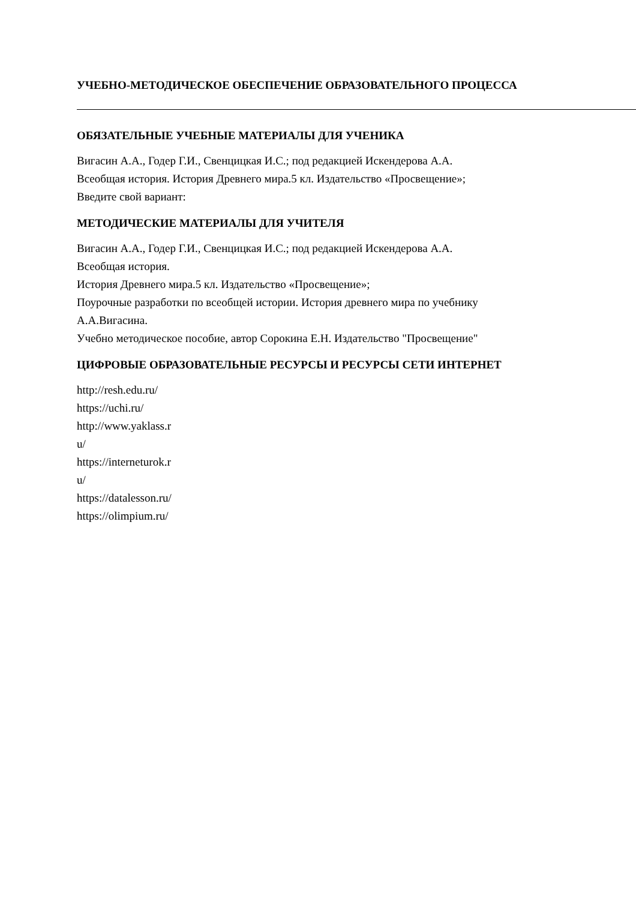УЧЕБНО-МЕТОДИЧЕСКОЕ ОБЕСПЕЧЕНИЕ ОБРАЗОВАТЕЛЬНОГО ПРОЦЕССА
ОБЯЗАТЕЛЬНЫЕ УЧЕБНЫЕ МАТЕРИАЛЫ ДЛЯ УЧЕНИКА
Вигасин А.А., Годер Г.И., Свенцицкая И.С.; под редакцией Искендерова А.А.
Всеобщая история. История Древнего мира.5 кл. Издательство «Просвещение»;
Введите свой вариант:
МЕТОДИЧЕСКИЕ МАТЕРИАЛЫ ДЛЯ УЧИТЕЛЯ
Вигасин А.А., Годер Г.И., Свенцицкая И.С.; под редакцией Искендерова А.А.
Всеобщая история.
История Древнего мира.5 кл. Издательство «Просвещение»;
Поурочные разработки по всеобщей истории. История древнего мира по учебнику
А.А.Вигасина.
Учебно методическое пособие, автор Сорокина Е.Н. Издательство "Просвещение"
ЦИФРОВЫЕ ОБРАЗОВАТЕЛЬНЫЕ РЕСУРСЫ И РЕСУРСЫ СЕТИ ИНТЕРНЕТ
http://resh.edu.ru/
https://uchi.ru/
http://www.yaklass.r
u/
https://interneturok.r
u/
https://datalesson.ru/
https://olimpium.ru/